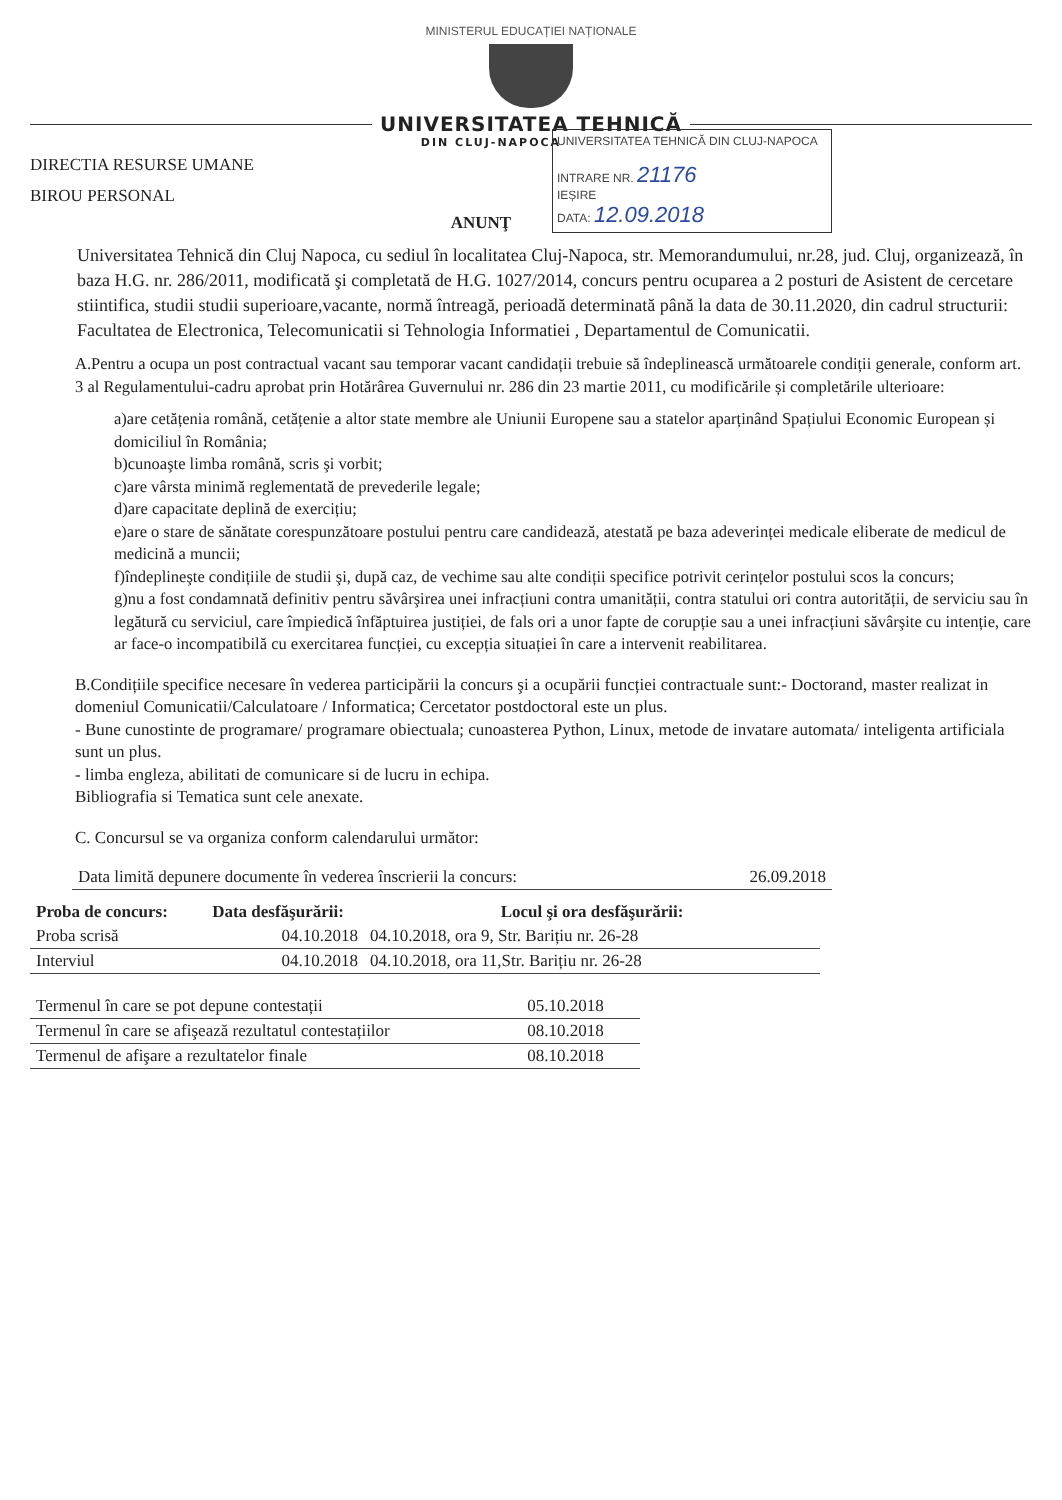MINISTERUL EDUCAȚIEI NAȚIONALE
UNIVERSITATEA TEHNICĂ
DIN CLUJ-NAPOCA
DIRECTIA RESURSE UMANE
BIROU PERSONAL
UNIVERSITATEA TEHNICĂ DIN CLUJ-NAPOCA
INTRARE NR. 21176
IEȘIRE
DATA: 12.09.2018
ANUNŢ
Universitatea Tehnică din Cluj Napoca, cu sediul în localitatea Cluj-Napoca, str. Memorandumului, nr.28, jud. Cluj, organizează, în baza H.G. nr. 286/2011, modificată şi completată de H.G. 1027/2014, concurs pentru ocuparea a 2 posturi de Asistent de cercetare stiintifica, studii studii superioare,vacante, normă întreagă, perioadă determinată până la data de 30.11.2020, din cadrul structurii: Facultatea de Electronica, Telecomunicatii si Tehnologia Informatiei , Departamentul de Comunicatii.
A.Pentru a ocupa un post contractual vacant sau temporar vacant candidații trebuie să îndeplinească următoarele condiții generale, conform art. 3 al Regulamentului-cadru aprobat prin Hotărârea Guvernului nr. 286 din 23 martie 2011, cu modificările și completările ulterioare:
a)are cetățenia română, cetățenie a altor state membre ale Uniunii Europene sau a statelor aparținând Spațiului Economic European și domiciliul în România;
b)cunoaşte limba română, scris şi vorbit;
c)are vârsta minimă reglementată de prevederile legale;
d)are capacitate deplină de exercițiu;
e)are o stare de sănătate corespunzătoare postului pentru care candidează, atestată pe baza adeverinței medicale eliberate de medicul de medicină a muncii;
f)îndeplineşte condițiile de studii şi, după caz, de vechime sau alte condiții specifice potrivit cerințelor postului scos la concurs;
g)nu a fost condamnată definitiv pentru săvârşirea unei infracțiuni contra umanității, contra statului ori contra autorității, de serviciu sau în legătură cu serviciul, care împiedică înfăptuirea justiției, de fals ori a unor fapte de corupție sau a unei infracțiuni săvârşite cu intenție, care ar face-o incompatibilă cu exercitarea funcției, cu excepția situației în care a intervenit reabilitarea.
B.Condițiile specifice necesare în vederea participării la concurs şi a ocupării funcției contractuale sunt:- Doctorand, master realizat in domeniul Comunicatii/Calculatoare / Informatica; Cercetator postdoctoral este un plus.
- Bune cunostinte de programare/ programare obiectuala; cunoasterea Python, Linux, metode de invatare automata/ inteligenta artificiala sunt un plus.
- limba engleza, abilitati de comunicare si de lucru in echipa.
Bibliografia si Tematica sunt cele anexate.
C. Concursul se va organiza conform calendarului următor:
| Data limită depunere documente în vederea înscrierii la concurs: | 26.09.2018 |
| Proba de concurs: | Data desfăşurării: | Locul şi ora desfăşurării: |
| --- | --- | --- |
| Proba scrisă | 04.10.2018 | 04.10.2018, ora 9, Str. Barițiu nr. 26-28 |
| Interviul | 04.10.2018 | 04.10.2018, ora 11,Str. Barițiu nr. 26-28 |
| Termenul în care se pot depune contestații | 05.10.2018 |
| Termenul în care se afişează rezultatul contestațiilor | 08.10.2018 |
| Termenul de afişare a rezultatelor finale | 08.10.2018 |